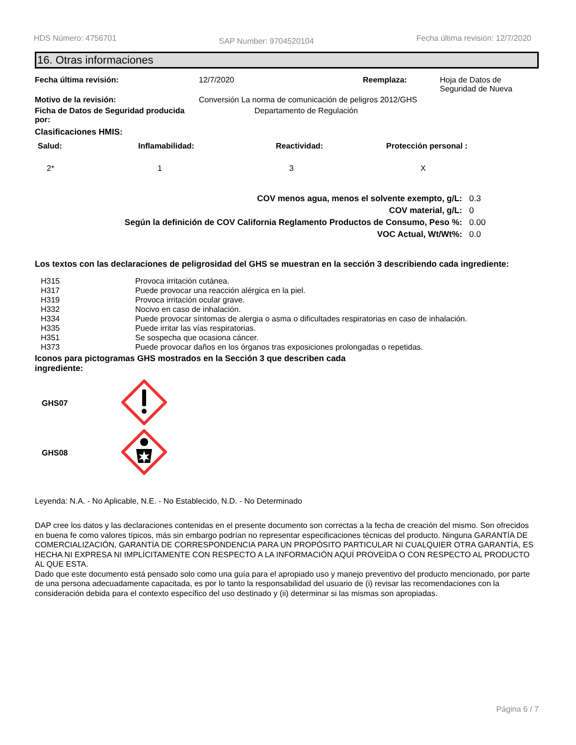HDS Número: 4756701 SAP Number: 9704520104 Fecha última revisión: 12/7/2020
16. Otras informaciones
| Fecha última revisión: | 12/7/2020 | Reemplaza: | Hoja de Datos de Seguridad de Nueva |
| Motivo de la revisión: | Conversión La norma de comunicación de peligros 2012/GHS | | |
| Ficha de Datos de Seguridad producida por: | Departamento de Regulación | | |
Clasificaciones HMIS:
| Salud: | Inflamabilidad: | Reactividad: | Protección personal : |
| --- | --- | --- | --- |
| 2* | 1 | 3 | X |
| COV menos agua, menos el solvente exempto, g/L: | 0.3 |
| COV material, g/L: | 0 |
| Según la definición de COV California Reglamento Productos de Consumo, Peso %: | 0.00 |
| VOC Actual, Wt/Wt%: | 0.0 |
Los textos con las declaraciones de peligrosidad del GHS se muestran en la sección 3 describiendo cada ingrediente:
| H315 | Provoca irritación cutánea. |
| H317 | Puede provocar una reacción alérgica en la piel. |
| H319 | Provoca irritación ocular grave. |
| H332 | Nocivo en caso de inhalación. |
| H334 | Puede provocar síntomas de alergia o asma o dificultades respiratorias en caso de inhalación. |
| H335 | Puede irritar las vías respiratorias. |
| H351 | Se sospecha que ocasiona cáncer. |
| H373 | Puede provocar daños en los órganos tras exposiciones prolongadas o repetidas. |
Iconos para pictogramas GHS mostrados en la Sección 3 que describen cada ingrediente:
| GHS07 | |
| GHS08 | |
Leyenda: N.A. - No Aplicable, N.E. - No Establecido, N.D. - No Determinado
DAP cree los datos y las declaraciones contenidas en el presente documento son correctas a la fecha de creación del mismo. Son ofrecidos en buena fe como valores típicos, más sin embargo podrían no representar especificaciones técnicas del producto. Ninguna GARANTÍA DE COMERCIALIZACIÓN, GARANTÍA DE CORRESPONDENCIA PARA UN PROPÓSITO PARTICULAR NI CUALQUIER OTRA GARANTÍA, ES HECHA NI EXPRESA NI IMPLÍCITAMENTE CON RESPECTO A LA INFORMACIÓN AQUÍ PROVEÍDA O CON RESPECTO AL PRODUCTO AL QUE ESTA.
Dado que este documento está pensado solo como una guía para el apropiado uso y manejo preventivo del producto mencionado, por parte de una persona adecuadamente capacitada, es por lo tanto la responsabilidad del usuario de (i) revisar las recomendaciones con la consideración debida para el contexto específico del uso destinado y (ii) determinar si las mismas son apropiadas.
Página 6 / 7